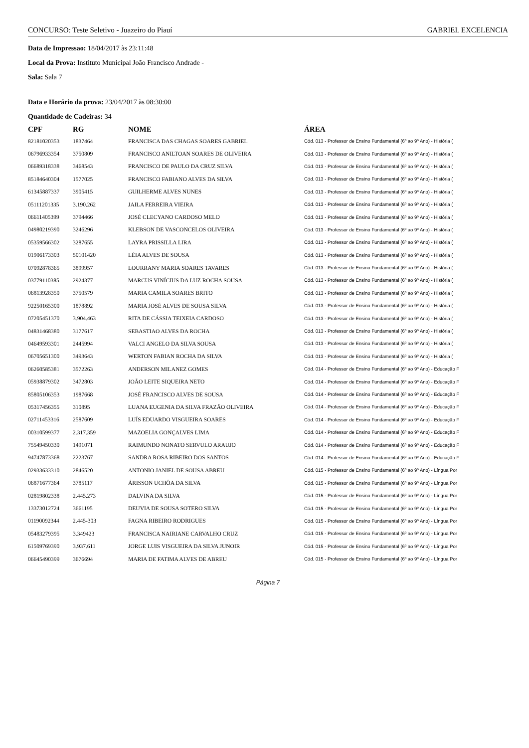CONCURSO: Teste Seletivo - Juazeiro do Piauí GABRIEL EXCELENCIA
Data de Impressao: 18/04/2017 às 23:11:48
Local da Prova: Instituto Municipal João Francisco Andrade -
Sala: Sala 7
Data e Horário da prova: 23/04/2017 às 08:30:00
Quantidade de Cadeiras: 34
| CPF | RG | NOME | ÁREA |
| --- | --- | --- | --- |
| 82181020353 | 1837464 | FRANCISCA DAS CHAGAS SOARES GABRIEL | Cód. 013 - Professor de Ensino Fundamental (6º ao 9º Ano) - História ( |
| 06796933354 | 3750809 | FRANCISCO ANILTOAN SOARES DE OLIVEIRA | Cód. 013 - Professor de Ensino Fundamental (6º ao 9º Ano) - História ( |
| 06689318338 | 3468543 | FRANCISCO DE PAULO DA CRUZ SILVA | Cód. 013 - Professor de Ensino Fundamental (6º ao 9º Ano) - História ( |
| 85184640304 | 1577025 | FRANCISCO FABIANO ALVES DA SILVA | Cód. 013 - Professor de Ensino Fundamental (6º ao 9º Ano) - História ( |
| 61345887337 | 3905415 | GUILHERME ALVES NUNES | Cód. 013 - Professor de Ensino Fundamental (6º ao 9º Ano) - História ( |
| 05111201335 | 3.190.262 | JAILA FERREIRA VIEIRA | Cód. 013 - Professor de Ensino Fundamental (6º ao 9º Ano) - História ( |
| 06611405399 | 3794466 | JOSÉ CLECYANO CARDOSO MELO | Cód. 013 - Professor de Ensino Fundamental (6º ao 9º Ano) - História ( |
| 04980219390 | 3246296 | KLEBSON DE VASCONCELOS OLIVEIRA | Cód. 013 - Professor de Ensino Fundamental (6º ao 9º Ano) - História ( |
| 05359566302 | 3287655 | LAYRA PRISSILLA LIRA | Cód. 013 - Professor de Ensino Fundamental (6º ao 9º Ano) - História ( |
| 01906173303 | 50101420 | LÉIA ALVES DE SOUSA | Cód. 013 - Professor de Ensino Fundamental (6º ao 9º Ano) - História ( |
| 07092878365 | 3899957 | LOURRANY MARIA SOARES TAVARES | Cód. 013 - Professor de Ensino Fundamental (6º ao 9º Ano) - História ( |
| 03779110385 | 2924377 | MARCUS VINÍCIUS DA LUZ ROCHA SOUSA | Cód. 013 - Professor de Ensino Fundamental (6º ao 9º Ano) - História ( |
| 06813928350 | 3750579 | MARIA CAMILA SOARES BRITO | Cód. 013 - Professor de Ensino Fundamental (6º ao 9º Ano) - História ( |
| 92250165300 | 1878892 | MARIA JOSÉ ALVES DE SOUSA SILVA | Cód. 013 - Professor de Ensino Fundamental (6º ao 9º Ano) - História ( |
| 07205451370 | 3.904.463 | RITA DE CÁSSIA TEIXEIA CARDOSO | Cód. 013 - Professor de Ensino Fundamental (6º ao 9º Ano) - História ( |
| 04831468380 | 3177617 | SEBASTIAO ALVES DA ROCHA | Cód. 013 - Professor de Ensino Fundamental (6º ao 9º Ano) - História ( |
| 04649593301 | 2445994 | VALCI ANGELO DA SILVA SOUSA | Cód. 013 - Professor de Ensino Fundamental (6º ao 9º Ano) - História ( |
| 06705651300 | 3493643 | WERTON FABIAN ROCHA DA SILVA | Cód. 013 - Professor de Ensino Fundamental (6º ao 9º Ano) - História ( |
| 06260585381 | 3572263 | ANDERSON MILANEZ GOMES | Cód. 014 - Professor de Ensino Fundamental (6º ao 9º Ano) - Educação F |
| 05938879302 | 3472803 | JOÃO LEITE SIQUEIRA NETO | Cód. 014 - Professor de Ensino Fundamental (6º ao 9º Ano) - Educação F |
| 85805106353 | 1987668 | JOSÉ FRANCISCO ALVES DE SOUSA | Cód. 014 - Professor de Ensino Fundamental (6º ao 9º Ano) - Educação F |
| 05317456355 | 310895 | LUANA EUGENIA DA SILVA FRAZÃO OLIVEIRA | Cód. 014 - Professor de Ensino Fundamental (6º ao 9º Ano) - Educação F |
| 02711453316 | 2587609 | LUÍS EDUARDO VISGUEIRA SOARES | Cód. 014 - Professor de Ensino Fundamental (6º ao 9º Ano) - Educação F |
| 00310599377 | 2.317.359 | MAZOELIA GONÇALVES LIMA | Cód. 014 - Professor de Ensino Fundamental (6º ao 9º Ano) - Educação F |
| 75549450330 | 1491071 | RAIMUNDO NONATO SERVULO ARAUJO | Cód. 014 - Professor de Ensino Fundamental (6º ao 9º Ano) - Educação F |
| 94747873368 | 2223767 | SANDRA ROSA RIBEIRO DOS SANTOS | Cód. 014 - Professor de Ensino Fundamental (6º ao 9º Ano) - Educação F |
| 02933633310 | 2846520 | ANTONIO JANIEL DE SOUSA ABREU | Cód. 015 - Professor de Ensino Fundamental (6º ao 9º Ano) - Língua Por |
| 06871677364 | 3785117 | ÁRISSON UCHÔA DA SILVA | Cód. 015 - Professor de Ensino Fundamental (6º ao 9º Ano) - Língua Por |
| 02819802338 | 2.445.273 | DALVINA DA SILVA | Cód. 015 - Professor de Ensino Fundamental (6º ao 9º Ano) - Língua Por |
| 13373012724 | 3661195 | DEUVIA DE SOUSA SOTERO SILVA | Cód. 015 - Professor de Ensino Fundamental (6º ao 9º Ano) - Língua Por |
| 01190092344 | 2.445-303 | FAGNA RIBEIRO RODRIGUES | Cód. 015 - Professor de Ensino Fundamental (6º ao 9º Ano) - Língua Por |
| 05483279395 | 3.349423 | FRANCISCA NAIRIANE CARVALHO CRUZ | Cód. 015 - Professor de Ensino Fundamental (6º ao 9º Ano) - Língua Por |
| 61509769390 | 3.937.611 | JORGE LUIS VISGUEIRA DA SILVA JUNOIR | Cód. 015 - Professor de Ensino Fundamental (6º ao 9º Ano) - Língua Por |
| 06645490399 | 3676694 | MARIA DE FATIMA ALVES DE ABREU | Cód. 015 - Professor de Ensino Fundamental (6º ao 9º Ano) - Língua Por |
Página 7